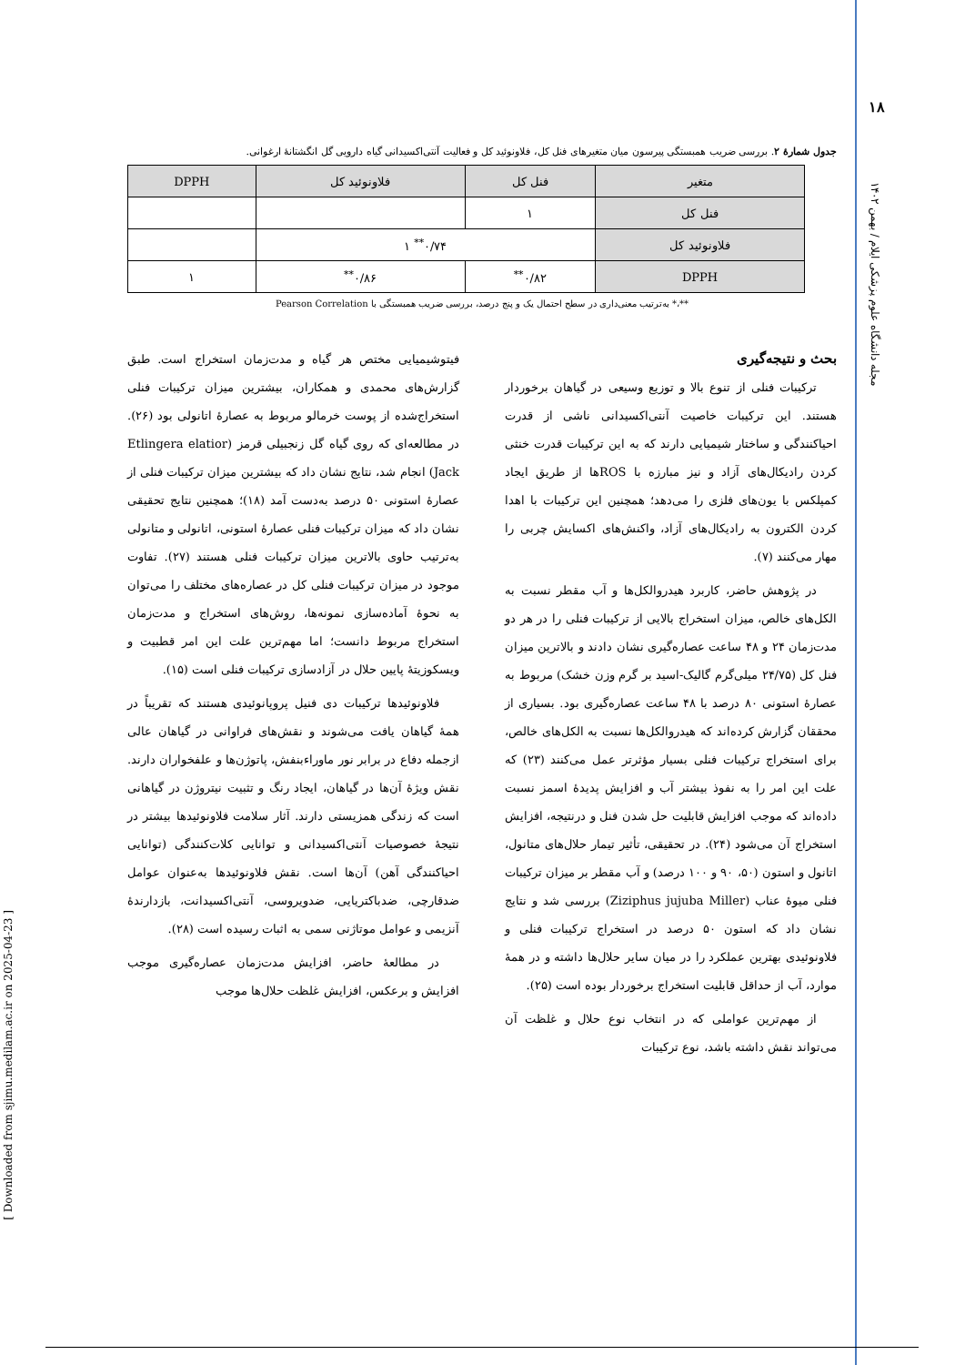۱۸
مجله دانشگاه علوم پزشکی ایلام / بهمن ۱۴۰۲
[ Downloaded from sjimu.medilam.ac.ir on 2025-04-23 ]
جدول شمارهٔ ۲. بررسی ضریب همبستگی پیرسون میان متغیرهای فنل کل، فلاونوئید کل و فعالیت آنتی‌اکسیدانی گیاه دارویی گل انگشتانهٔ ارغوانی.
| متغیر | فنل کل | فلاونوئید کل | DPPH |
| --- | --- | --- | --- |
| فنل کل | ۱ | | |
| فلاونوئید کل | ۰/۷۴<sup>**</sup> ۱ | | |
| DPPH | ۰/۸۲<sup>**</sup> | ۰/۸۶<sup>**</sup> | ۱ |
**،* به‌ترتیب معنی‌داری در سطح احتمال یک و پنج درصد، بررسی ضریب همبستگی با Pearson Correlation
بحث و نتیجه‌گیری
ترکیبات فنلی از تنوع بالا و توزیع وسیعی در گیاهان برخوردار هستند. این ترکیبات خاصیت آنتی‌اکسیدانی ناشی از قدرت احیاکنندگی و ساختار شیمیایی دارند که به این ترکیبات قدرت خنثی کردن رادیکال‌های آزاد و نیز مبارزه با ROSها از طریق ایجاد کمپلکس با یون‌های فلزی را می‌دهد؛ همچنین این ترکیبات با اهدا کردن الکترون به رادیکال‌های آزاد، واکنش‌های اکسایش چربی را مهار می‌کنند (۷).
در پژوهش حاضر، کاربرد هیدروالکل‌ها و آب مقطر نسبت به الکل‌های خالص، میزان استخراج بالایی از ترکیبات فنلی را در هر دو مدت‌زمان ۲۴ و ۴۸ ساعت عصاره‌گیری نشان دادند و بالاترین میزان فنل کل (۲۴/۷۵ میلی‌گرم گالیک-اسید بر گرم وزن خشک) مربوط به عصارهٔ استونی ۸۰ درصد با ۴۸ ساعت عصاره‌گیری بود. بسیاری از محققان گزارش کرده‌اند که هیدروالکل‌ها نسبت به الکل‌های خالص، برای استخراج ترکیبات فنلی بسیار مؤثرتر عمل می‌کنند (۲۳) که علت این امر را به نفوذ بیشتر آب و افزایش پدیدهٔ اسمز نسبت داده‌اند که موجب افزایش قابلیت حل شدن فنل و درنتیجه، افزایش استخراج آن می‌شود (۲۴). در تحقیقی، تأثیر تیمار حلال‌های متانول، اتانول و استون (۵۰، ۹۰ و ۱۰۰ درصد) و آب مقطر بر میزان ترکیبات فنلی میوهٔ عناب (Ziziphus jujuba Miller) بررسی شد و نتایج نشان داد که استون ۵۰ درصد در استخراج ترکیبات فنلی و فلاونوئیدی بهترین عملکرد را در میان سایر حلال‌ها داشته و در همهٔ موارد، آب از حداقل قابلیت استخراج برخوردار بوده است (۲۵).
از مهم‌ترین عواملی که در انتخاب نوع حلال و غلظت آن می‌تواند نقش داشته باشد، نوع ترکیبات
فیتوشیمیایی مختص هر گیاه و مدت‌زمان استخراج است. طبق گزارش‌های محمدی و همکاران، بیشترین میزان ترکیبات فنلی استخراج‌شده از پوست خرمالو مربوط به عصارهٔ اتانولی بود (۲۶). در مطالعه‌ای که روی گیاه گل زنجبیلی قرمز (Etlingera elatior Jack) انجام شد، نتایج نشان داد که بیشترین میزان ترکیبات فنلی از عصارهٔ استونی ۵۰ درصد به‌دست آمد (۱۸)؛ همچنین نتایج تحقیقی نشان داد که میزان ترکیبات فنلی عصارهٔ استونی، اتانولی و متانولی به‌ترتیب حاوی بالاترین میزان ترکیبات فنلی هستند (۲۷). تفاوت موجود در میزان ترکیبات فنلی کل در عصاره‌های مختلف را می‌توان به نحوهٔ آماده‌سازی نمونه‌ها، روش‌های استخراج و مدت‌زمان استخراج مربوط دانست؛ اما مهم‌ترین علت این امر قطبیت و ویسکوزیتهٔ پایین حلال در آزادسازی ترکیبات فنلی است (۱۵).
فلاونوئیدها ترکیبات دی فنیل پروپانوئیدی هستند که تقریباً در همهٔ گیاهان یافت می‌شوند و نقش‌های فراوانی در گیاهان عالی ازجمله دفاع در برابر نور ماوراءبنفش، پاتوژن‌ها و علفخواران دارند. نقش ویژهٔ آن‌ها در گیاهان، ایجاد رنگ و تثبیت نیتروژن در گیاهانی است که زندگی همزیستی دارند. آثار سلامت فلاونوئیدها بیشتر در نتیجهٔ خصوصیات آنتی‌اکسیدانی و توانایی کلات‌کنندگی (توانایی احیاکنندگی آهن) آن‌ها است. نقش فلاونوئیدها به‌عنوان عوامل ضدقارچی، ضدباکتریایی، ضدویروسی، آنتی‌اکسیدانت، بازدارندهٔ آنزیمی و عوامل موتاژنی سمی به اثبات رسیده است (۲۸).
در مطالعهٔ حاضر، افزایش مدت‌زمان عصاره‌گیری موجب افزایش و برعکس، افزایش غلظت حلال‌ها موجب